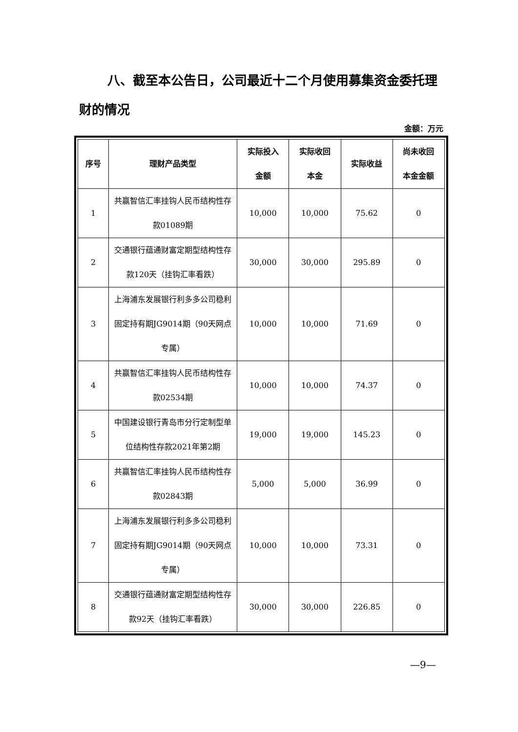八、截至本公告日，公司最近十二个月使用募集资金委托理财的情况
金额：万元
| 序号 | 理财产品类型 | 实际投入 金额 | 实际收回 本金 | 实际收益 | 尚未收回 本金金额 |
| --- | --- | --- | --- | --- | --- |
| 1 | 共赢智信汇率挂钩人民币结构性存款01089期 | 10,000 | 10,000 | 75.62 | 0 |
| 2 | 交通银行蕴通财富定期型结构性存款120天（挂钩汇率看跌） | 30,000 | 30,000 | 295.89 | 0 |
| 3 | 上海浦东发展银行利多多公司稳利固定持有期JG9014期（90天网点专属） | 10,000 | 10,000 | 71.69 | 0 |
| 4 | 共赢智信汇率挂钩人民币结构性存款02534期 | 10,000 | 10,000 | 74.37 | 0 |
| 5 | 中国建设银行青岛市分行定制型单位结构性存款2021年第2期 | 19,000 | 19,000 | 145.23 | 0 |
| 6 | 共赢智信汇率挂钩人民币结构性存款02843期 | 5,000 | 5,000 | 36.99 | 0 |
| 7 | 上海浦东发展银行利多多公司稳利固定持有期JG9014期（90天网点专属） | 10,000 | 10,000 | 73.31 | 0 |
| 8 | 交通银行蕴通财富定期型结构性存款92天（挂钩汇率看跌） | 30,000 | 30,000 | 226.85 | 0 |
—9—